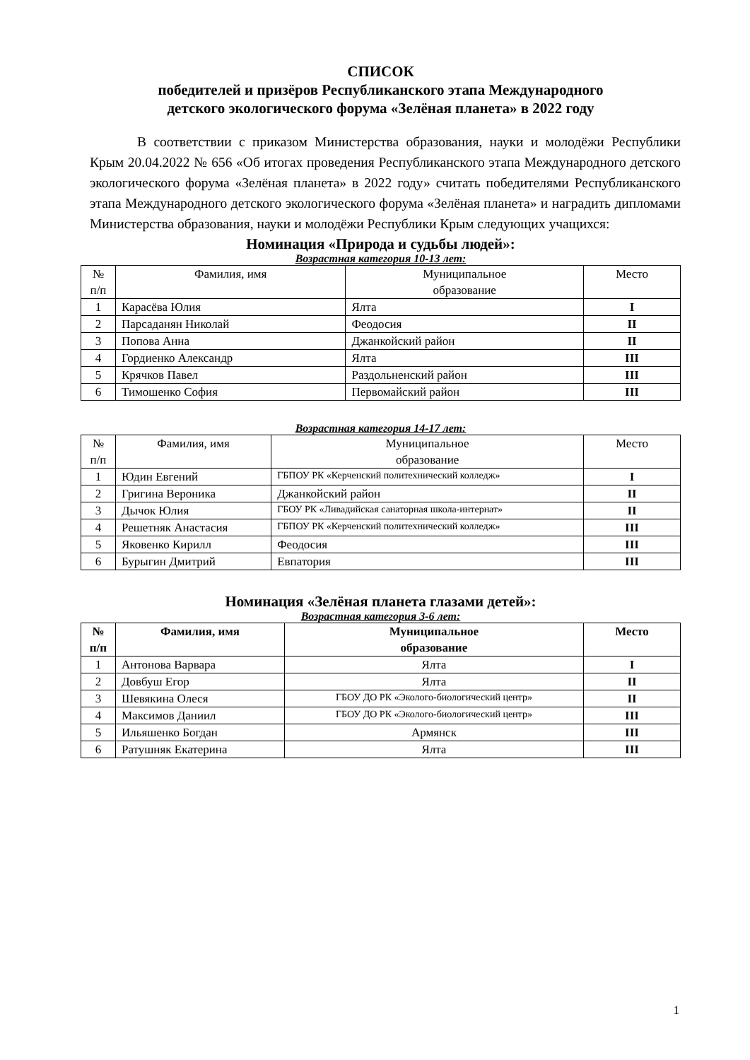СПИСОК
победителей и призёров Республиканского этапа Международного
детского экологического форума «Зелёная планета» в 2022 году
В соответствии с приказом Министерства образования, науки и молодёжи Республики Крым 20.04.2022 № 656 «Об итогах проведения Республиканского этапа Международного детского экологического форума «Зелёная планета» в 2022 году» считать победителями Республиканского этапа Международного детского экологического форума «Зелёная планета» и наградить дипломами Министерства образования, науки и молодёжи Республики Крым следующих учащихся:
Номинация «Природа и судьбы людей»:
Возрастная категория 10-13 лет:
| № п/п | Фамилия, имя | Муниципальное образование | Место |
| --- | --- | --- | --- |
| 1 | Карасёва Юлия | Ялта | I |
| 2 | Парсаданян Николай | Феодосия | II |
| 3 | Попова Анна | Джанкойский район | II |
| 4 | Гордиенко Александр | Ялта | III |
| 5 | Крячков Павел | Раздольненский район | III |
| 6 | Тимошенко София | Первомайский район | III |
Возрастная категория 14-17 лет:
| № п/п | Фамилия, имя | Муниципальное образование | Место |
| --- | --- | --- | --- |
| 1 | Юдин Евгений | ГБПОУ РК «Керченский политехнический колледж» | I |
| 2 | Григина Вероника | Джанкойский район | II |
| 3 | Дычок Юлия | ГБОУ РК «Ливадийская санаторная школа-интернат» | II |
| 4 | Решетняк Анастасия | ГБПОУ РК «Керченский политехнический колледж» | III |
| 5 | Яковенко Кирилл | Феодосия | III |
| 6 | Бурыгин Дмитрий | Евпатория | III |
Номинация «Зелёная планета глазами детей»:
Возрастная категория 3-6 лет:
| № п/п | Фамилия, имя | Муниципальное образование | Место |
| --- | --- | --- | --- |
| 1 | Антонова Варвара | Ялта | I |
| 2 | Довбуш Егор | Ялта | II |
| 3 | Шевякина Олеся | ГБОУ ДО РК «Эколого-биологический центр» | II |
| 4 | Максимов Даниил | ГБОУ ДО РК «Эколого-биологический центр» | III |
| 5 | Ильяшенко Богдан | Армянск | III |
| 6 | Ратушняк Екатерина | Ялта | III |
1